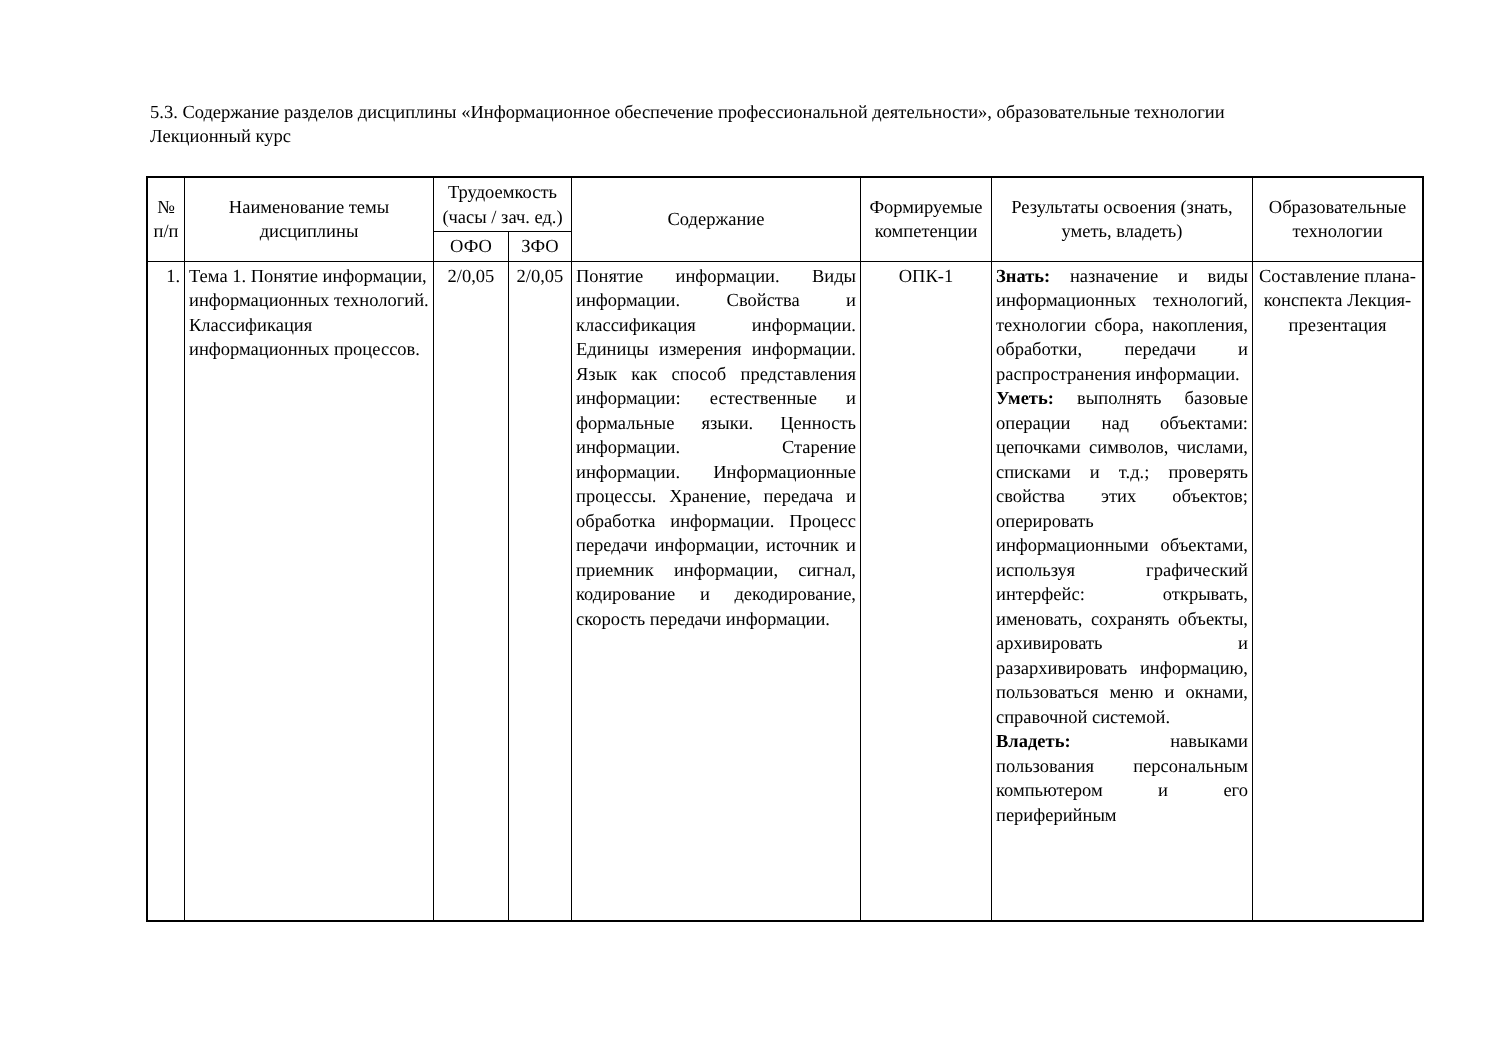5.3. Содержание разделов дисциплины «Информационное обеспечение профессиональной деятельности», образовательные технологии
Лекционный курс
| № п/п | Наименование темы дисциплины | Трудоемкость (часы / зач. ед.) | | Содержание | Формируемые компетенции | Результаты освоения (знать, уметь, владеть) | Образовательные технологии |
| --- | --- | --- | --- | --- | --- | --- | --- |
| | | ОФО | ЗФО | | | | |
| 1. | Тема 1. Понятие информации, информационных технологий. Классификация информационных процессов. | 2/0,05 | 2/0,05 | Понятие информации. Виды информации. Свойства и классификация информации. Единицы измерения информации. Язык как способ представления информации: естественные и формальные языки. Ценность информации. Старение информации. Информационные процессы. Хранение, передача и обработка информации. Процесс передачи информации, источник и приемник информации, сигнал, кодирование и декодирование, скорость передачи информации. | ОПК-1 | Знать: назначение и виды информационных технологий, технологии сбора, накопления, обработки, передачи и распространения информации. Уметь: выполнять базовые операции над объектами: цепочками символов, числами, списками и т.д.; проверять свойства этих объектов; оперировать информационными объектами, используя графический интерфейс: открывать, именовать, сохранять объекты, архивировать и разархивировать информацию, пользоваться меню и окнами, справочной системой. Владеть: навыками пользования персональным компьютером и его периферийным | Составление плана-конспекта Лекция-презентация |